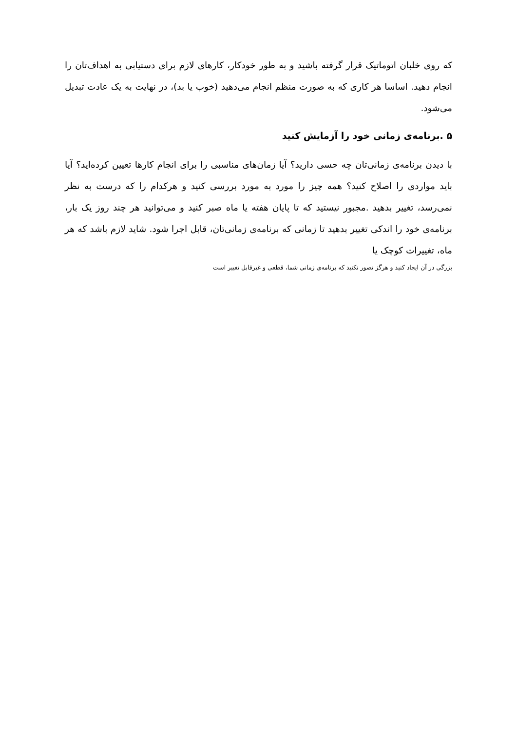که روی خلبان اتوماتیک قرار گرفته باشید و به طور خودکار، کارهای لازم برای دستیابی به اهداف‌تان را انجام دهید. اساسا هر کاری که به صورت منظم انجام می‌دهید (خوب یا بد)، در نهایت به یک عادت تبدیل می‌شود.
۵ .برنامه‌ی زمانی خود را آزمایش کنید
با دیدن برنامه‌ی زمانی‌تان چه حسی دارید؟ آیا زمان‌های مناسبی را برای انجام کارها تعیین کرده‌اید؟ آیا باید مواردی را اصلاح کنید؟ همه چیز را مورد به مورد بررسی کنید و هرکدام را که درست به نظر نمی‌رسد، تغییر بدهید .مجبور نیستید که تا پایان هفته یا ماه صبر کنید و می‌توانید هر چند روز یک بار، برنامه‌ی خود را اندکی تغییر بدهید تا زمانی که برنامه‌ی زمانی‌تان، قابل اجرا شود. شاید لازم باشد که هر ماه، تغییرات کوچک یا
بزرگی در آن ایجاد کنید و هرگز تصور نکنید که برنامه‌ی زمانی شما، قطعی و غیرقابل تغییر است